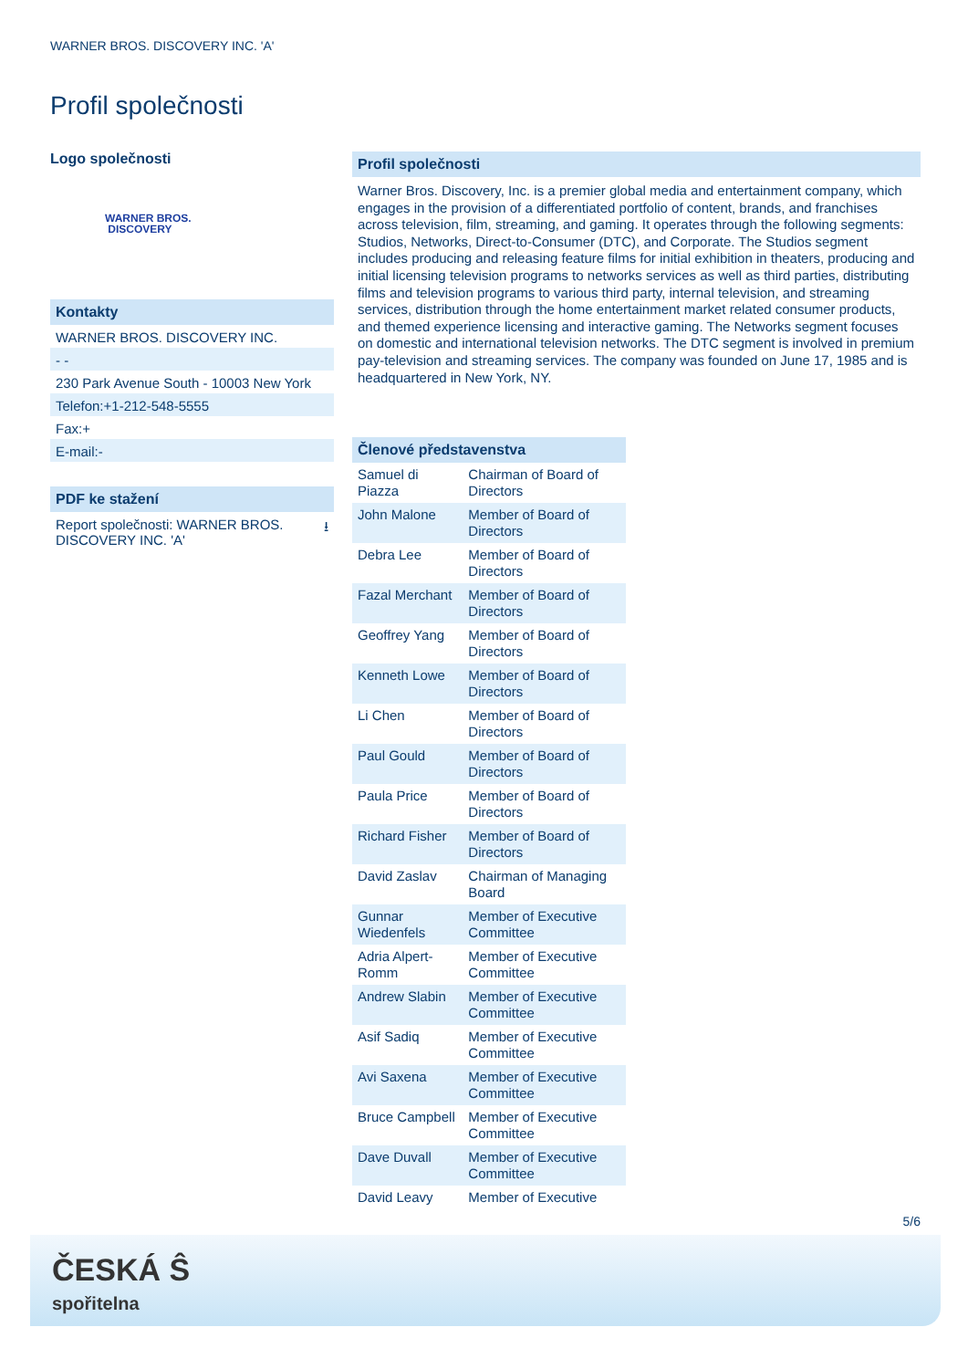WARNER BROS. DISCOVERY INC. 'A'
Profil společnosti
Logo společnosti
WARNER BROS.
DISCOVERY
Kontakty
WARNER BROS. DISCOVERY INC.
- -
230 Park Avenue South - 10003 New York
Telefon:+1-212-548-5555
Fax:+
E-mail:-
PDF ke stažení
Report společnosti: WARNER BROS.
DISCOVERY INC. 'A' ⭳
Profil společnosti
Warner Bros. Discovery, Inc. is a premier global media and entertainment company, which engages in the provision of a differentiated portfolio of content, brands, and franchises across television, film, streaming, and gaming. It operates through the following segments: Studios, Networks, Direct-to-Consumer (DTC), and Corporate. The Studios segment includes producing and releasing feature films for initial exhibition in theaters, producing and initial licensing television programs to networks services as well as third parties, distributing films and television programs to various third party, internal television, and streaming services, distribution through the home entertainment market related consumer products, and themed experience licensing and interactive gaming. The Networks segment focuses on domestic and international television networks. The DTC segment is involved in premium pay-television and streaming services. The company was founded on June 17, 1985 and is headquartered in New York, NY.
Členové představenstva
| Samuel di Piazza | Chairman of Board of Directors |
| John Malone | Member of Board of Directors |
| Debra Lee | Member of Board of Directors |
| Fazal Merchant | Member of Board of Directors |
| Geoffrey Yang | Member of Board of Directors |
| Kenneth Lowe | Member of Board of Directors |
| Li Chen | Member of Board of Directors |
| Paul Gould | Member of Board of Directors |
| Paula Price | Member of Board of Directors |
| Richard Fisher | Member of Board of Directors |
| David Zaslav | Chairman of Managing Board |
| Gunnar Wiedenfels | Member of Executive Committee |
| Adria Alpert-Romm | Member of Executive Committee |
| Andrew Slabin | Member of Executive Committee |
| Asif Sadiq | Member of Executive Committee |
| Avi Saxena | Member of Executive Committee |
| Bruce Campbell | Member of Executive Committee |
| Dave Duvall | Member of Executive Committee |
| David Leavy | Member of Executive |
5/6
ČESKÁ Ŝ
spořitelna